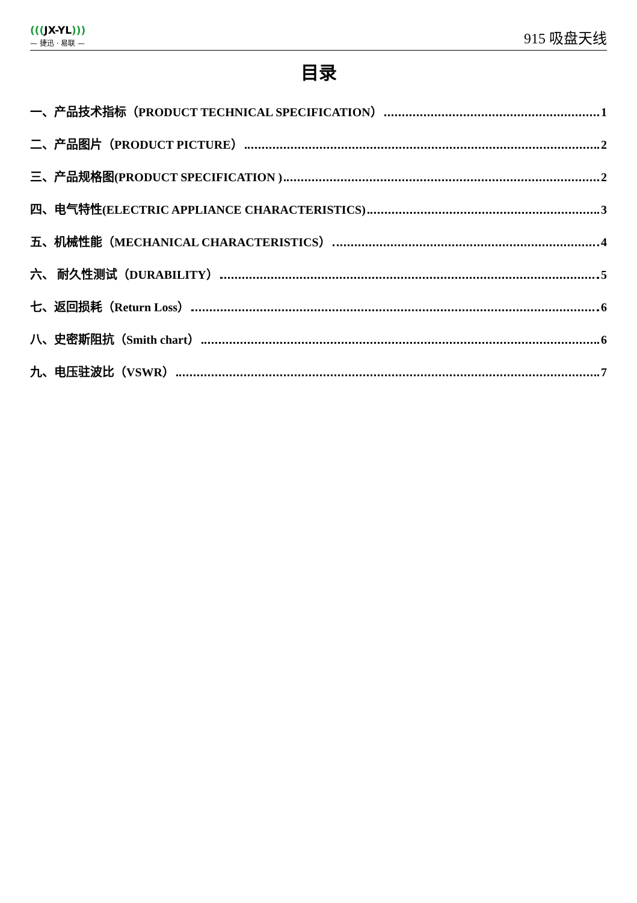(((JX-YL)))
— 捷迅 · 易联 —
915 吸盘天线
目录
一、产品技术指标（PRODUCT TECHNICAL SPECIFICATION） 1
二、产品图片（PRODUCT PICTURE） 2
三、产品规格图(PRODUCT SPECIFICATION ) 2
四、电气特性(ELECTRIC APPLIANCE CHARACTERISTICS) 3
五、机械性能（MECHANICAL CHARACTERISTICS） 4
六、 耐久性测试（DURABILITY） 5
七、返回损耗（Return Loss） 6
八、史密斯阻抗（Smith chart） 6
九、电压驻波比（VSWR） 7